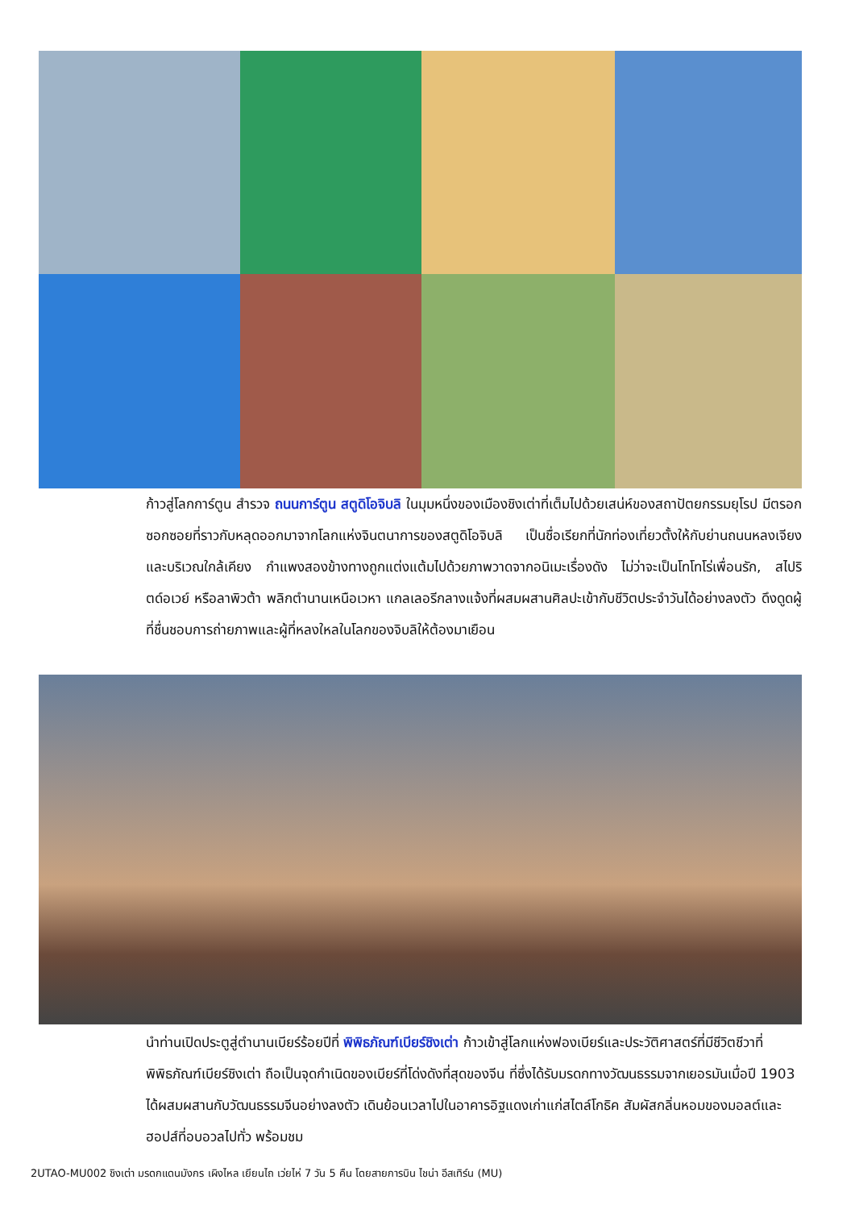ก้าวสู่โลกการ์ตูน สำรวจ ถนนการ์ตูน สตูดิโอจิบลิ ในมุมหนึ่งของเมืองชิงเต่าที่เต็มไปด้วยเสน่ห์ของสถาปัตยกรรมยุโรป มีตรอกซอกซอยที่ราวกับหลุดออกมาจากโลกแห่งจินตนาการของสตูดิโอจิบลิ เป็นชื่อเรียกที่นักท่องเที่ยวตั้งให้กับย่านถนนหลงเจียง และบริเวณใกล้เคียง กำแพงสองข้างทางถูกแต่งแต้มไปด้วยภาพวาดจากอนิเมะเรื่องดัง ไม่ว่าจะเป็นโทโทโร่เพื่อนรัก, สไปริตด์อเวย์ หรือลาพิวต้า พลิกตำนานเหนือเวหา แกลเลอรีกลางแจ้งที่ผสมผสานศิลปะเข้ากับชีวิตประจำวันได้อย่างลงตัว ดึงดูดผู้ที่ชื่นชอบการถ่ายภาพและผู้ที่หลงใหลในโลกของจิบลิให้ต้องมาเยือน
นำท่านเปิดประตูสู่ตำนานเบียร์ร้อยปีที่ พิพิธภัณฑ์เบียร์ชิงเต่า ก้าวเข้าสู่โลกแห่งฟองเบียร์และประวัติศาสตร์ที่มีชีวิตชีวาที่พิพิธภัณฑ์เบียร์ชิงเต่า ถือเป็นจุดกำเนิดของเบียร์ที่โด่งดังที่สุดของจีน ที่ซึ่งได้รับมรดกทางวัฒนธรรมจากเยอรมันเมื่อปี 1903 ได้ผสมผสานกับวัฒนธรรมจีนอย่างลงตัว เดินย้อนเวลาไปในอาคารอิฐแดงเก่าแก่สไตล์โกธิค สัมผัสกลิ่นหอมของมอลต์และฮอปส์ที่อบอวลไปทั่ว พร้อมชม
2UTAO-MU002 ชิงเต่า มรดกแดนมังกร เผิงไหล เยียนไถ เว่ยไห่ 7 วัน 5 คืน โดยสายการบิน ไชน่า อีสเทิร์น (MU)